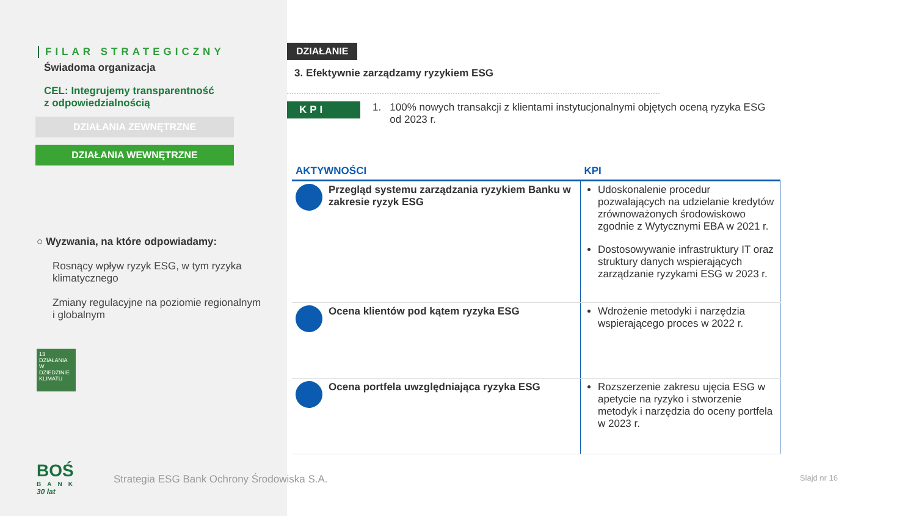FILAR STRATEGICZNY
Świadoma organizacja
CEL: Integrujemy transparentność
z odpowiedzialnością
DZIAŁANIA ZEWNĘTRZNE
DZIAŁANIA WEWNĘTRZNE
○ Wyzwania, na które odpowiadamy:
Rosnący wpływ ryzyk ESG, w tym ryzyka klimatycznego
Zmiany regulacyjne na poziomie regionalnym i globalnym
13 DZIAŁANIA W DZIEDZINIE KLIMATU
BOŚ
BANK
30 lat
Strategia ESG Bank Ochrony Środowiska S.A.
DZIAŁANIE
3. Efektywnie zarządzamy ryzykiem ESG
KPI
1. 100% nowych transakcji z klientami instytucjonalnymi objętych oceną ryzyka ESG
od 2023 r.
| AKTYWNOŚCI | KPI |
| --- | --- |
| Przegląd systemu zarządzania ryzykiem Banku w zakresie ryzyk ESG | Udoskonalenie procedur pozwalających na udzielanie kredytów zrównoważonych środowiskowo zgodnie z Wytycznymi EBA w 2021 r. Dostosowywanie infrastruktury IT oraz struktury danych wspierających zarządzanie ryzykami ESG w 2023 r. |
| Ocena klientów pod kątem ryzyka ESG | Wdrożenie metodyki i narzędzia wspierającego proces w 2022 r. |
| Ocena portfela uwzględniająca ryzyka ESG | Rozszerzenie zakresu ujęcia ESG w apetycie na ryzyko i stworzenie metodyk i narzędzia do oceny portfela w 2023 r. |
Slajd nr 16